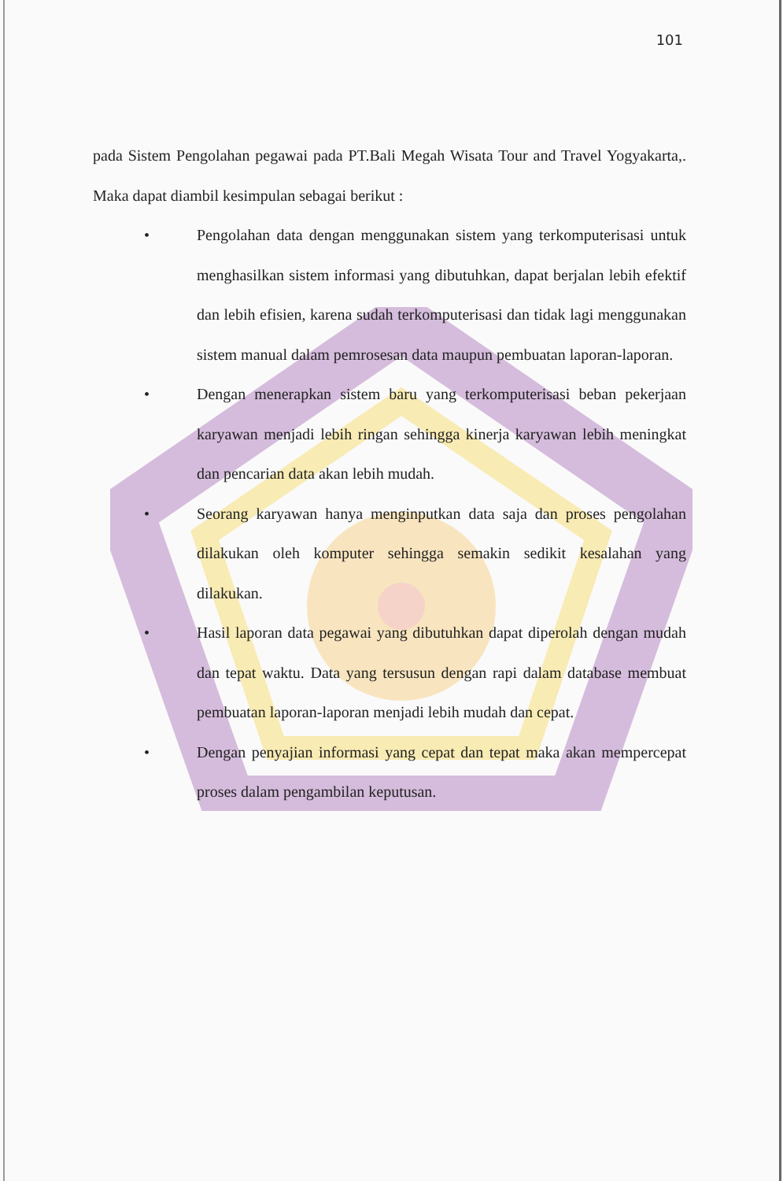101
pada Sistem Pengolahan pegawai pada PT.Bali Megah Wisata Tour and Travel Yogyakarta,. Maka dapat diambil kesimpulan sebagai berikut :
• Pengolahan data dengan menggunakan sistem yang terkomputerisasi untuk menghasilkan sistem informasi yang dibutuhkan, dapat berjalan lebih efektif dan lebih efisien, karena sudah terkomputerisasi dan tidak lagi menggunakan sistem manual dalam pemrosesan data maupun pembuatan laporan-laporan.
• Dengan menerapkan sistem baru yang terkomputerisasi beban pekerjaan karyawan menjadi lebih ringan sehingga kinerja karyawan lebih meningkat dan pencarian data akan lebih mudah.
• Seorang karyawan hanya menginputkan data saja dan proses pengolahan dilakukan oleh komputer sehingga semakin sedikit kesalahan yang dilakukan.
• Hasil laporan data pegawai yang dibutuhkan dapat diperolah dengan mudah dan tepat waktu. Data yang tersusun dengan rapi dalam database membuat pembuatan laporan-laporan menjadi lebih mudah dan cepat.
• Dengan penyajian informasi yang cepat dan tepat maka akan mempercepat proses dalam pengambilan keputusan.